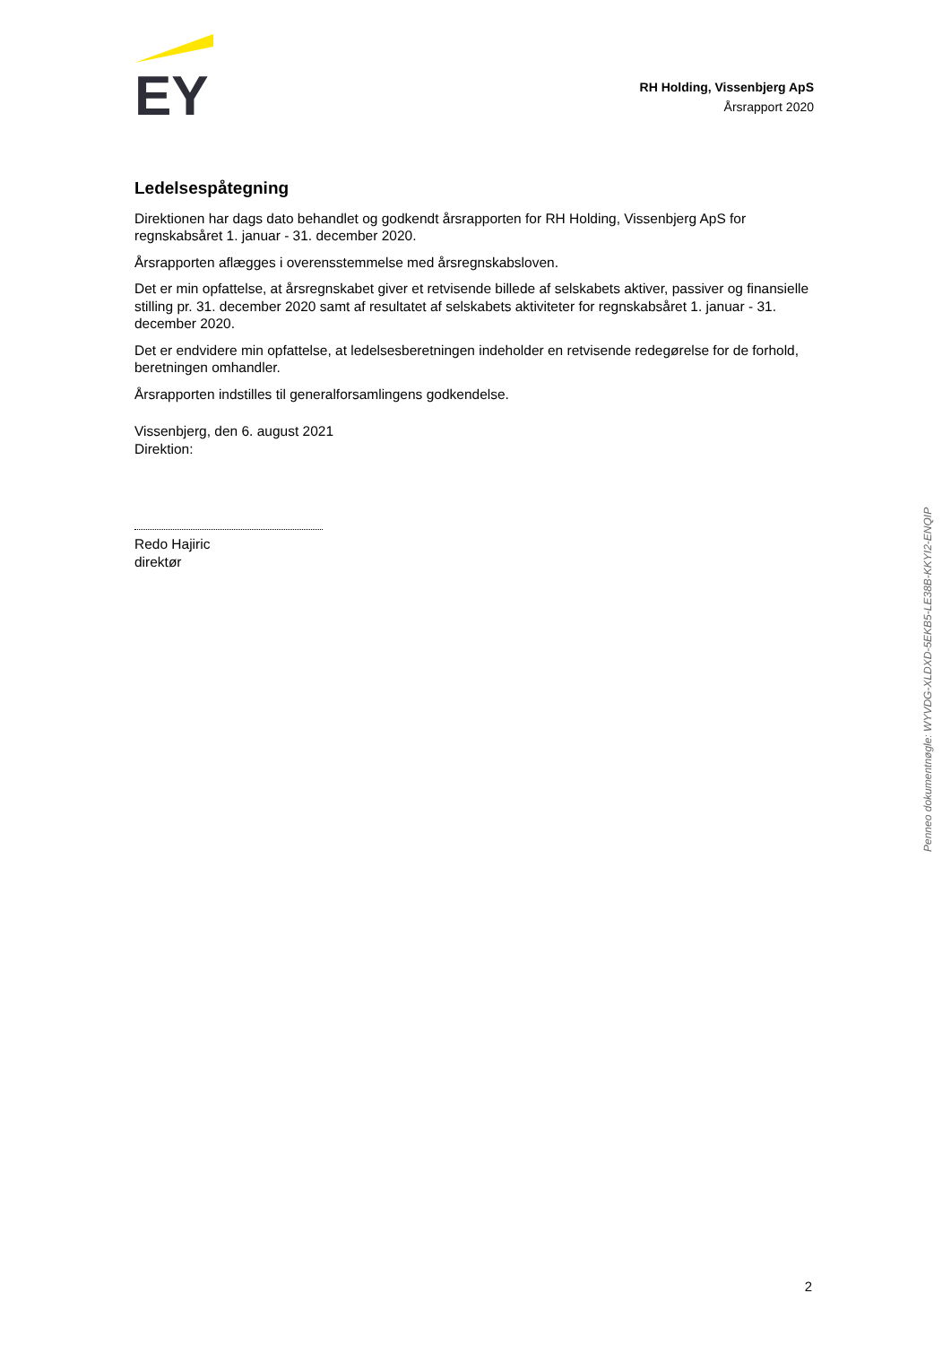EY
RH Holding, Vissenbjerg ApS
Årsrapport 2020
Ledelsespåtegning
Direktionen har dags dato behandlet og godkendt årsrapporten for RH Holding, Vissenbjerg ApS for regnskabsåret 1. januar - 31. december 2020.
Årsrapporten aflægges i overensstemmelse med årsregnskabsloven.
Det er min opfattelse, at årsregnskabet giver et retvisende billede af selskabets aktiver, passiver og finansielle stilling pr. 31. december 2020 samt af resultatet af selskabets aktiviteter for regnskabsåret 1. januar - 31. december 2020.
Det er endvidere min opfattelse, at ledelsesberetningen indeholder en retvisende redegørelse for de forhold, beretningen omhandler.
Årsrapporten indstilles til generalforsamlingens godkendelse.
Vissenbjerg, den 6. august 2021
Direktion:
Redo Hajiric
direktør
Penneo dokumentnøgle: WYVDG-XLDXD-5EKB5-LE38B-KKYI2-ENQIP
2